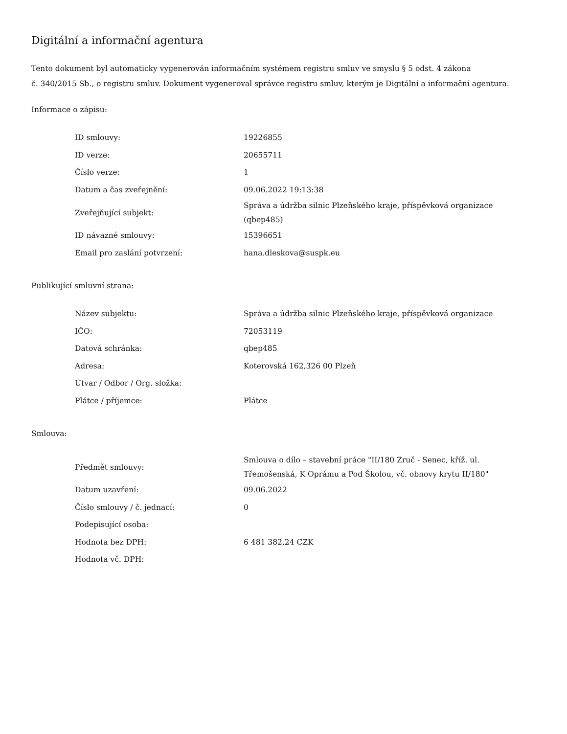Digitální a informační agentura
Tento dokument byl automaticky vygenerován informačním systémem registru smluv ve smyslu § 5 odst. 4 zákona
č. 340/2015 Sb., o registru smluv. Dokument vygeneroval správce registru smluv, kterým je Digitální a informační agentura.
Informace o zápisu:
| ID smlouvy: | 19226855 |
| ID verze: | 20655711 |
| Číslo verze: | 1 |
| Datum a čas zveřejnění: | 09.06.2022 19:13:38 |
| Zveřejňující subjekt: | Správa a údržba silnic Plzeňského kraje, příspěvková organizace (qbep485) |
| ID návazné smlouvy: | 15396651 |
| Email pro zaslání potvrzení: | hana.dleskova@suspk.eu |
Publikující smluvní strana:
| Název subjektu: | Správa a údržba silnic Plzeňského kraje, příspěvková organizace |
| IČO: | 72053119 |
| Datová schránka: | qbep485 |
| Adresa: | Koterovská 162,326 00 Plzeň |
| Útvar / Odbor / Org. složka: | |
| Plátce / příjemce: | Plátce |
Smlouva:
| Předmět smlouvy: | Smlouva o dílo – stavební práce "II/180 Zruč - Senec, kříž. ul. Třemošenská, K Oprámu a Pod Školou, vč. obnovy krytu II/180" |
| Datum uzavření: | 09.06.2022 |
| Číslo smlouvy / č. jednací: | 0 |
| Podepisující osoba: | |
| Hodnota bez DPH: | 6 481 382,24 CZK |
| Hodnota vč. DPH: | |